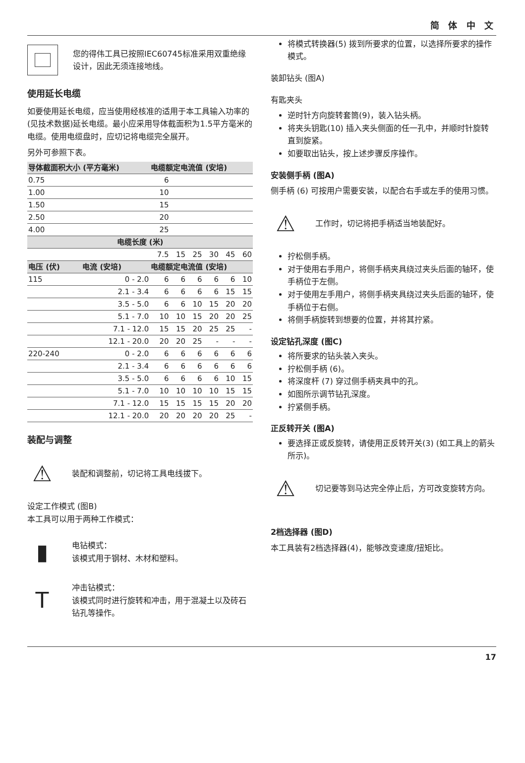简 体 中 文
您的得伟工具已按照IEC60745标准采用双重绝缘设计，因此无须连接地线。
使用延长电缆
如要使用延长电缆，应当使用经核准的适用于本工具输入功率的(见技术数据)延长电缆。最小应采用导体截面积为1.5平方毫米的电缆。使用电缆盘时，应切记将电缆完全展开。
另外可参照下表。
| 导体截面积大小 (平方毫米) | | 电缆额定电流值 (安培) | | | | | |
| --- | --- | --- | --- | --- | --- | --- | --- |
| 0.75 | | 6 | | | | | |
| 1.00 | | 10 | | | | | |
| 1.50 | | 15 | | | | | |
| 2.50 | | 20 | | | | | |
| 4.00 | | 25 | | | | | |
| 电缆长度 (米) | | | | | | | |
| | | 7.5 | 15 | 25 | 30 | 45 | 60 |
| 电压 (伏) | 电流 (安培) | 电缆额定电流值 (安培) | | | | | |
| 115 | 0 - 2.0 | 6 | 6 | 6 | 6 | 6 | 10 |
| | 2.1 - 3.4 | 6 | 6 | 6 | 6 | 15 | 15 |
| | 3.5 - 5.0 | 6 | 6 | 10 | 15 | 20 | 20 |
| | 5.1 - 7.0 | 10 | 10 | 15 | 20 | 20 | 25 |
| | 7.1 - 12.0 | 15 | 15 | 20 | 25 | 25 | - |
| | 12.1 - 20.0 | 20 | 20 | 25 | - | - | - |
| 220-240 | 0 - 2.0 | 6 | 6 | 6 | 6 | 6 | 6 |
| | 2.1 - 3.4 | 6 | 6 | 6 | 6 | 6 | 6 |
| | 3.5 - 5.0 | 6 | 6 | 6 | 6 | 10 | 15 |
| | 5.1 - 7.0 | 10 | 10 | 10 | 10 | 15 | 15 |
| | 7.1 - 12.0 | 15 | 15 | 15 | 15 | 20 | 20 |
| | 12.1 - 20.0 | 20 | 20 | 20 | 20 | 25 | - |
装配与调整
⚠
装配和调整前，切记将工具电线拔下。
设定工作模式 (图B)
本工具可以用于两种工作模式：
▮
电钻模式：
该模式用于钢材、木材和塑料。
T
冲击钻模式：
该模式同时进行旋转和冲击，用于混凝土以及砖石钻孔等操作。
将模式转换器(5) 拨到所要求的位置，以选择所要求的操作模式。
装卸钻头 (图A)
有匙夹头
逆时针方向旋转套筒(9)，装入钻头柄。
将夹头钥匙(10) 插入夹头侧面的任一孔中，并顺时针旋转直到旋紧。
如要取出钻头，按上述步骤反序操作。
安装侧手柄 (图A)
侧手柄 (6) 可按用户需要安装，以配合右手或左手的使用习惯。
⚠
工作时，切记将把手柄适当地装配好。
拧松侧手柄。
对于使用右手用户，将侧手柄夹具绕过夹头后面的轴环，使手柄位于左侧。
对于使用左手用户，将侧手柄夹具绕过夹头后面的轴环，使手柄位于右侧。
将侧手柄旋转到想要的位置，并将其拧紧。
设定钻孔深度 (图C)
将所要求的钻头装入夹头。
拧松侧手柄 (6)。
将深度杆 (7) 穿过侧手柄夹具中的孔。
如图所示调节钻孔深度。
拧紧侧手柄。
正反转开关 (图A)
要选择正或反旋转，请使用正反转开关(3) (如工具上的箭头所示)。
⚠
切记要等到马达完全停止后，方可改变旋转方向。
2档选择器 (图D)
本工具装有2档选择器(4)，能够改变速度/扭矩比。
17